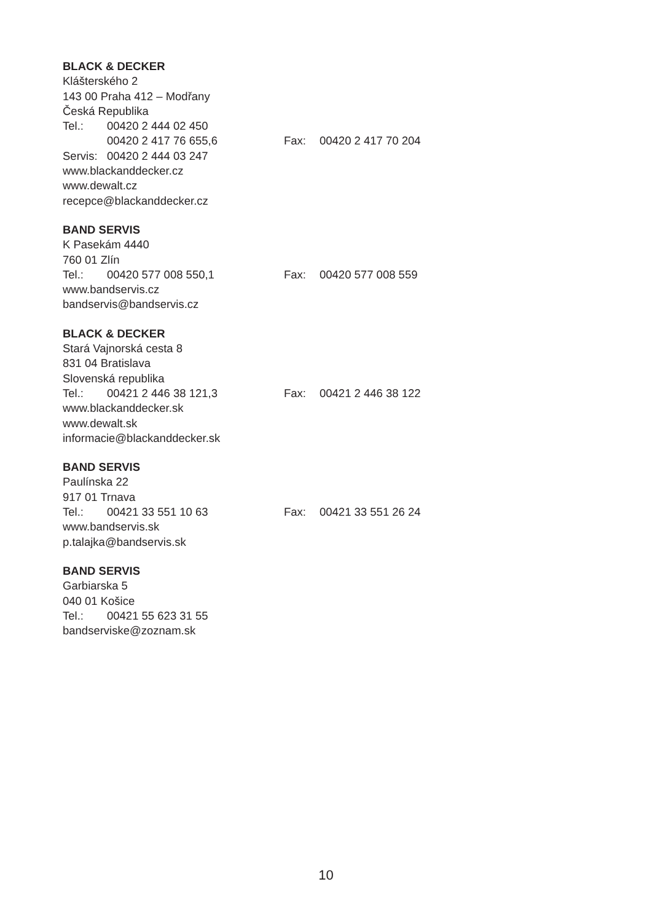BLACK & DECKER
Klášterského 2
143 00 Praha 412 – Modřany
Česká Republika
Tel.: 00420 2 444 02 450
00420 2 417 76 655,6 Fax: 00420 2 417 70 204
Servis: 00420 2 444 03 247
www.blackanddecker.cz
www.dewalt.cz
recepce@blackanddecker.cz
BAND SERVIS
K Pasekám 4440
760 01 Zlín
Tel.: 00420 577 008 550,1 Fax: 00420 577 008 559
www.bandservis.cz
bandservis@bandservis.cz
BLACK & DECKER
Stará Vajnorská cesta 8
831 04 Bratislava
Slovenská republika
Tel.: 00421 2 446 38 121,3 Fax: 00421 2 446 38 122
www.blackanddecker.sk
www.dewalt.sk
informacie@blackanddecker.sk
BAND SERVIS
Paulínska 22
917 01 Trnava
Tel.: 00421 33 551 10 63 Fax: 00421 33 551 26 24
www.bandservis.sk
p.talajka@bandservis.sk
BAND SERVIS
Garbiarska 5
040 01 Košice
Tel.: 00421 55 623 31 55
bandserviske@zoznam.sk
10